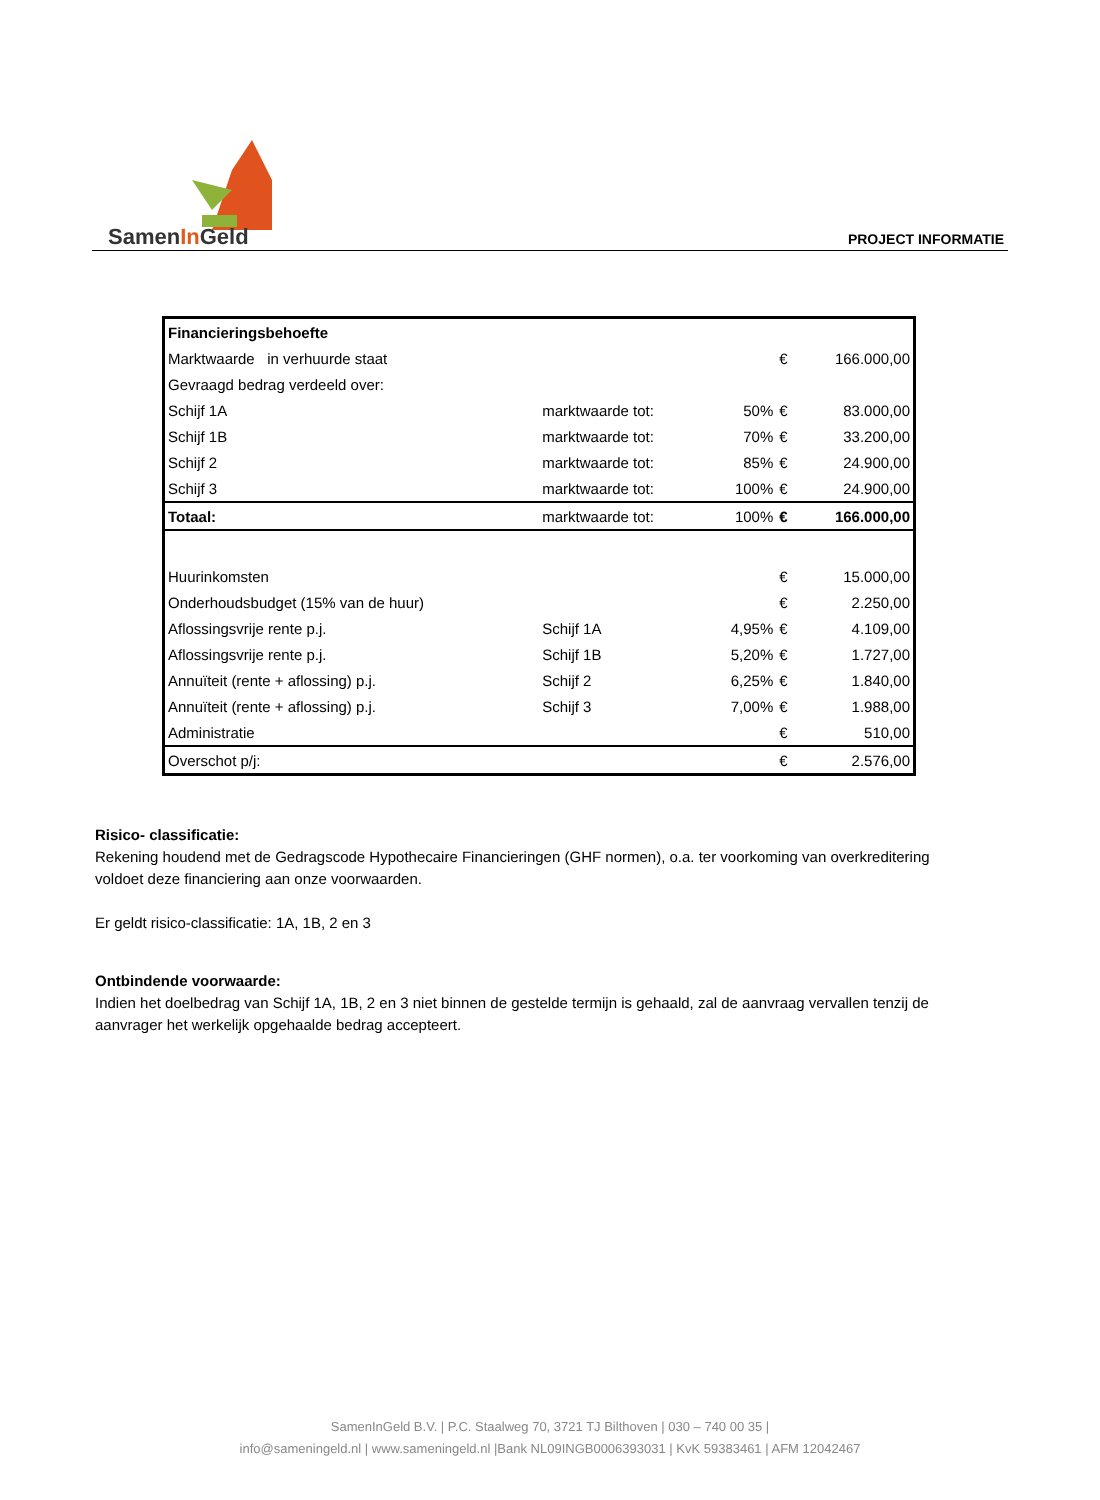SamenIn Geld PROJECT INFORMATIE
| Financieringsbehoefte | | | | |
| Marktwaarde in verhuurde staat | | | € | 166.000,00 |
| Gevraagd bedrag verdeeld over: | | | | |
| Schijf 1A | marktwaarde tot: | 50% | € | 83.000,00 |
| Schijf 1B | marktwaarde tot: | 70% | € | 33.200,00 |
| Schijf 2 | marktwaarde tot: | 85% | € | 24.900,00 |
| Schijf 3 | marktwaarde tot: | 100% | € | 24.900,00 |
| Totaal: | marktwaarde tot: | 100% | € | 166.000,00 |
| Huurinkomsten | | | € | 15.000,00 |
| Onderhoudsbudget (15% van de huur) | | | € | 2.250,00 |
| Aflossingsvrije rente p.j. | Schijf 1A | 4,95% | € | 4.109,00 |
| Aflossingsvrije rente p.j. | Schijf 1B | 5,20% | € | 1.727,00 |
| Annuïteit (rente + aflossing) p.j. | Schijf 2 | 6,25% | € | 1.840,00 |
| Annuïteit (rente + aflossing) p.j. | Schijf 3 | 7,00% | € | 1.988,00 |
| Administratie | | | € | 510,00 |
| Overschot p/j: | | | € | 2.576,00 |
Risico- classificatie:
Rekening houdend met de Gedragscode Hypothecaire Financieringen (GHF normen), o.a. ter voorkoming van overkreditering voldoet deze financiering aan onze voorwaarden.
Er geldt risico-classificatie: 1A, 1B, 2 en 3
Ontbindende voorwaarde:
Indien het doelbedrag van Schijf 1A, 1B, 2 en 3 niet binnen de gestelde termijn is gehaald, zal de aanvraag vervallen tenzij de aanvrager het werkelijk opgehaalde bedrag accepteert.
SamenInGeld B.V. | P.C. Staalweg 70, 3721 TJ Bilthoven | 030 – 740 00 35 |
info@sameningeld.nl | www.sameningeld.nl |Bank NL09INGB0006393031 | KvK 59383461 | AFM 12042467